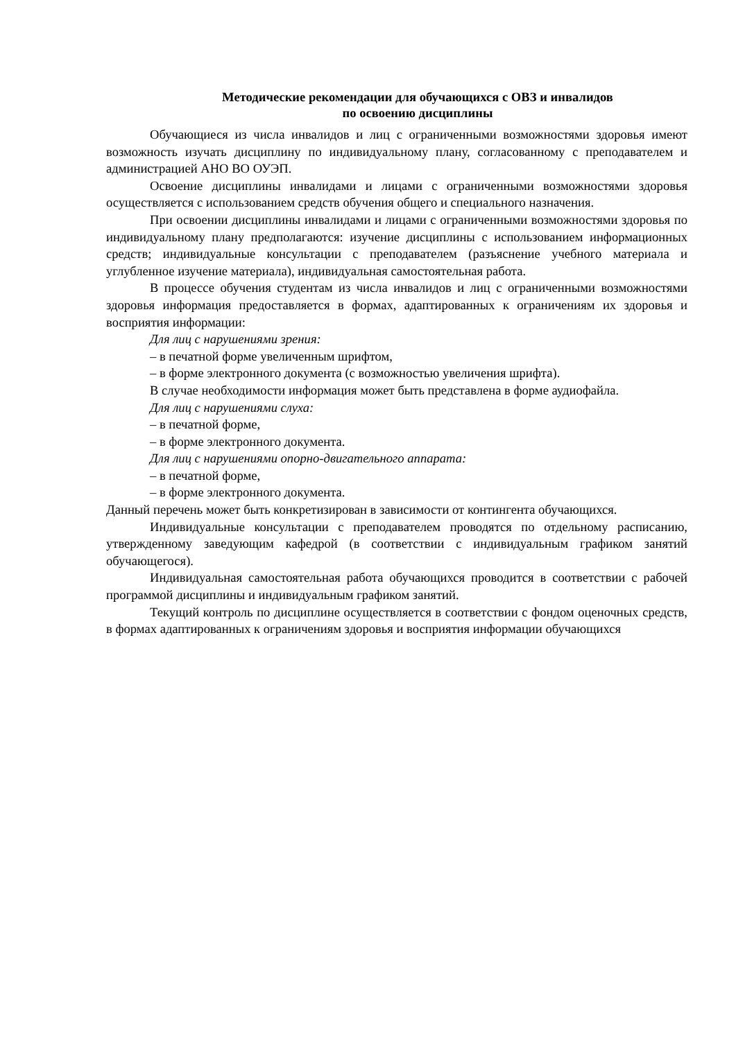Методические рекомендации для обучающихся с ОВЗ и инвалидов
по освоению дисциплины
Обучающиеся из числа инвалидов и лиц с ограниченными возможностями здоровья имеют возможность изучать дисциплину по индивидуальному плану, согласованному с преподавателем и администрацией АНО ВО ОУЭП.
Освоение дисциплины инвалидами и лицами с ограниченными возможностями здоровья осуществляется с использованием средств обучения общего и специального назначения.
При освоении дисциплины инвалидами и лицами с ограниченными возможностями здоровья по индивидуальному плану предполагаются: изучение дисциплины с использованием информационных средств; индивидуальные консультации с преподавателем (разъяснение учебного материала и углубленное изучение материала), индивидуальная самостоятельная работа.
В процессе обучения студентам из числа инвалидов и лиц с ограниченными возможностями здоровья информация предоставляется в формах, адаптированных к ограничениям их здоровья и восприятия информации:
Для лиц с нарушениями зрения:
– в печатной форме увеличенным шрифтом,
– в форме электронного документа (с возможностью увеличения шрифта).
В случае необходимости информация может быть представлена в форме аудиофайла.
Для лиц с нарушениями слуха:
– в печатной форме,
– в форме электронного документа.
Для лиц с нарушениями опорно-двигательного аппарата:
– в печатной форме,
– в форме электронного документа.
Данный перечень может быть конкретизирован в зависимости от контингента обучающихся.
Индивидуальные консультации с преподавателем проводятся по отдельному расписанию, утвержденному заведующим кафедрой (в соответствии с индивидуальным графиком занятий обучающегося).
Индивидуальная самостоятельная работа обучающихся проводится в соответствии с рабочей программой дисциплины и индивидуальным графиком занятий.
Текущий контроль по дисциплине осуществляется в соответствии с фондом оценочных средств, в формах адаптированных к ограничениям здоровья и восприятия информации обучающихся